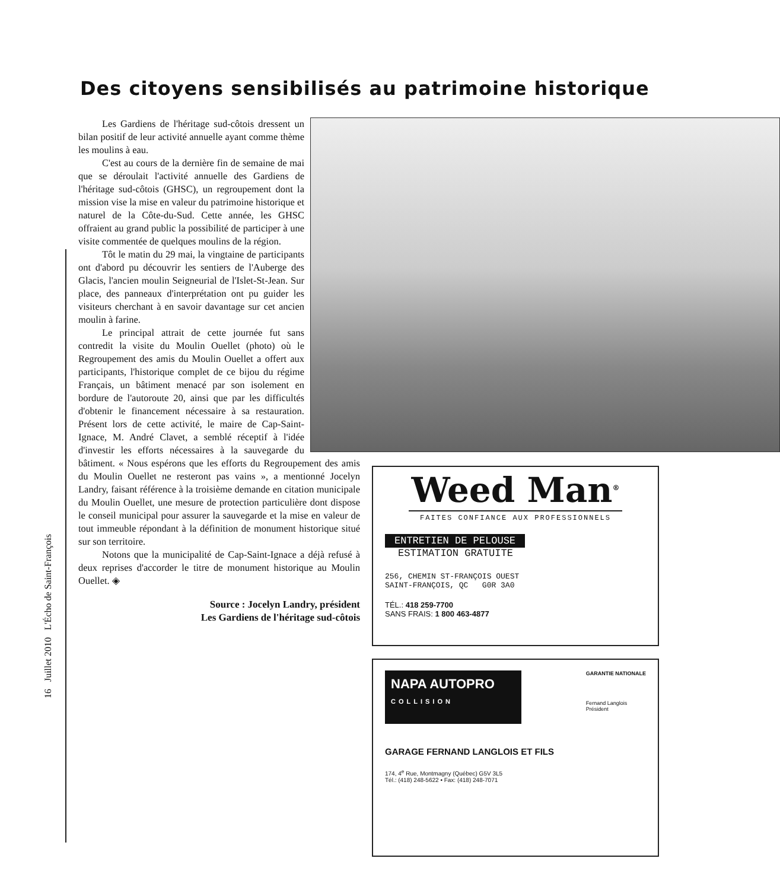16 Juillet 2010 L'Écho de Saint-François
Des citoyens sensibilisés au patrimoine historique
Les Gardiens de l'héritage sud-côtois dressent un bilan positif de leur activité annuelle ayant comme thème les moulins à eau.
C'est au cours de la dernière fin de semaine de mai que se déroulait l'activité annuelle des Gardiens de l'héritage sud-côtois (GHSC), un regroupement dont la mission vise la mise en valeur du patrimoine historique et naturel de la Côte-du-Sud. Cette année, les GHSC offraient au grand public la possibilité de participer à une visite commentée de quelques moulins de la région.
Tôt le matin du 29 mai, la vingtaine de participants ont d'abord pu découvrir les sentiers de l'Auberge des Glacis, l'ancien moulin Seigneurial de l'Islet-St-Jean. Sur place, des panneaux d'interprétation ont pu guider les visiteurs cherchant à en savoir davantage sur cet ancien moulin à farine.
Le principal attrait de cette journée fut sans contredit la visite du Moulin Ouellet (photo) où le Regroupement des amis du Moulin Ouellet a offert aux participants, l'historique complet de ce bijou du régime Français, un bâtiment menacé par son isolement en bordure de l'autoroute 20, ainsi que par les difficultés d'obtenir le financement nécessaire à sa restauration. Présent lors de cette activité, le maire de Cap-Saint-Ignace, M. André Clavet, a semblé réceptif à l'idée d'investir les efforts nécessaires à la sauvegarde du bâtiment. « Nous espérons que les efforts du Regroupement des amis du Moulin Ouellet ne resteront pas vains », a mentionné Jocelyn Landry, faisant référence à la troisième demande en citation municipale du Moulin Ouellet, une mesure de protection particulière dont dispose le conseil municipal pour assurer la sauvegarde et la mise en valeur de tout immeuble répondant à la définition de monument historique situé sur son territoire.
Notons que la municipalité de Cap-Saint-Ignace a déjà refusé à deux reprises d'accorder le titre de monument historique au Moulin Ouellet. ◈
Source : Jocelyn Landry, président
Les Gardiens de l'héritage sud-côtois
Weed Man<sup>®</sup>
FAITES CONFIANCE AUX PROFESSIONNELS
ENTRETIEN DE PELOUSE
ESTIMATION GRATUITE
256, CHEMIN ST-FRANÇOIS OUEST
SAINT-FRANÇOIS, QC G0R 3A0
TÉL.: 418 259-7700
SANS FRAIS: 1 800 463-4877
NAPA AUTOPRO
COLLISION
GARANTIE NATIONALE
Fernand Langlois
Président
GARAGE FERNAND LANGLOIS ET FILS
174, 4<sup>e</sup> Rue, Montmagny (Québec) G5V 3L5
Tél.: (418) 248-5622 • Fax: (418) 248-7071